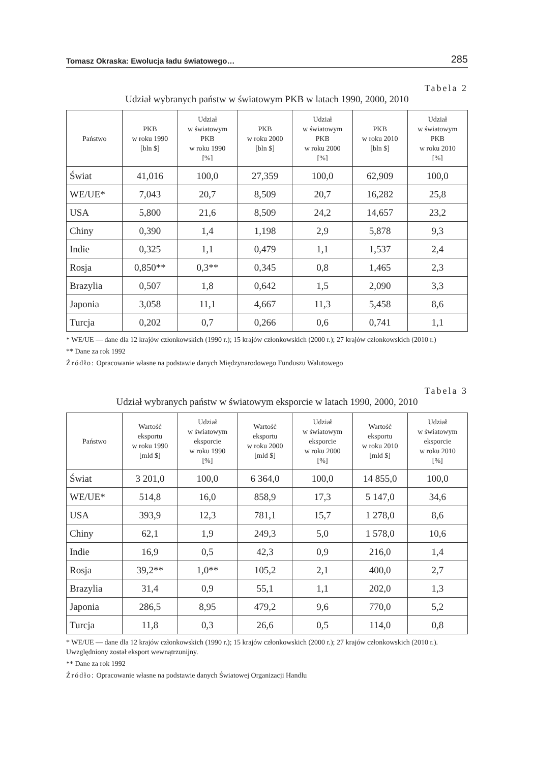Tomasz Okraska: Ewolucja ładu światowego… 285
Tabela 2
Udział wybranych państw w światowym PKB w latach 1990, 2000, 2010
| Państwo | PKB w roku 1990 [bln $] | Udział w światowym PKB w roku 1990 [%] | PKB w roku 2000 [bln $] | Udział w światowym PKB w roku 2000 [%] | PKB w roku 2010 [bln $] | Udział w światowym PKB w roku 2010 [%] |
| --- | --- | --- | --- | --- | --- | --- |
| Świat | 41,016 | 100,0 | 27,359 | 100,0 | 62,909 | 100,0 |
| WE/UE* | 7,043 | 20,7 | 8,509 | 20,7 | 16,282 | 25,8 |
| USA | 5,800 | 21,6 | 8,509 | 24,2 | 14,657 | 23,2 |
| Chiny | 0,390 | 1,4 | 1,198 | 2,9 | 5,878 | 9,3 |
| Indie | 0,325 | 1,1 | 0,479 | 1,1 | 1,537 | 2,4 |
| Rosja | 0,850** | 0,3** | 0,345 | 0,8 | 1,465 | 2,3 |
| Brazylia | 0,507 | 1,8 | 0,642 | 1,5 | 2,090 | 3,3 |
| Japonia | 3,058 | 11,1 | 4,667 | 11,3 | 5,458 | 8,6 |
| Turcja | 0,202 | 0,7 | 0,266 | 0,6 | 0,741 | 1,1 |
* WE/UE — dane dla 12 krajów członkowskich (1990 r.); 15 krajów członkowskich (2000 r.); 27 krajów członkowskich (2010 r.)
** Dane za rok 1992
Źródło: Opracowanie własne na podstawie danych Międzynarodowego Funduszu Walutowego
Tabela 3
Udział wybranych państw w światowym eksporcie w latach 1990, 2000, 2010
| Państwo | Wartość eksportu w roku 1990 [mld $] | Udział w światowym eksporcie w roku 1990 [%] | Wartość eksportu w roku 2000 [mld $] | Udział w światowym eksporcie w roku 2000 [%] | Wartość eksportu w roku 2010 [mld $] | Udział w światowym eksporcie w roku 2010 [%] |
| --- | --- | --- | --- | --- | --- | --- |
| Świat | 3 201,0 | 100,0 | 6 364,0 | 100,0 | 14 855,0 | 100,0 |
| WE/UE* | 514,8 | 16,0 | 858,9 | 17,3 | 5 147,0 | 34,6 |
| USA | 393,9 | 12,3 | 781,1 | 15,7 | 1 278,0 | 8,6 |
| Chiny | 62,1 | 1,9 | 249,3 | 5,0 | 1 578,0 | 10,6 |
| Indie | 16,9 | 0,5 | 42,3 | 0,9 | 216,0 | 1,4 |
| Rosja | 39,2** | 1,0** | 105,2 | 2,1 | 400,0 | 2,7 |
| Brazylia | 31,4 | 0,9 | 55,1 | 1,1 | 202,0 | 1,3 |
| Japonia | 286,5 | 8,95 | 479,2 | 9,6 | 770,0 | 5,2 |
| Turcja | 11,8 | 0,3 | 26,6 | 0,5 | 114,0 | 0,8 |
* WE/UE — dane dla 12 krajów członkowskich (1990 r.); 15 krajów członkowskich (2000 r.); 27 krajów członkowskich (2010 r.). Uwzględniony został eksport wewnątrzunijny.
** Dane za rok 1992
Źródło: Opracowanie własne na podstawie danych Światowej Organizacji Handlu